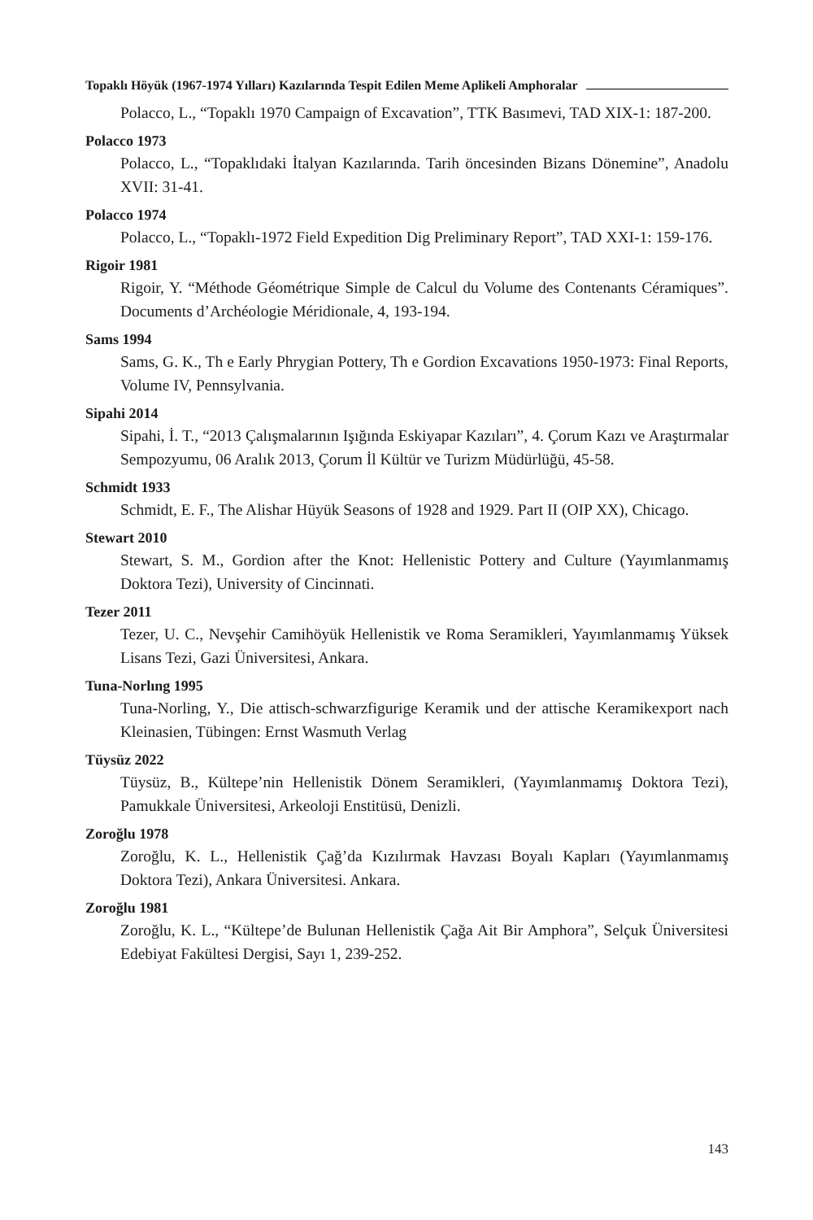Topaklı Höyük (1967-1974 Yılları) Kazılarında Tespit Edilen Meme Aplikeli Amphoralar
Polacco, L., “Topaklı 1970 Campaign of Excavation”, TTK Basımevi, TAD XIX-1: 187-200.
Polacco 1973
Polacco, L., “Topaklıdaki İtalyan Kazılarında. Tarih öncesinden Bizans Dönemine”, Anadolu XVII: 31-41.
Polacco 1974
Polacco, L., “Topaklı-1972 Field Expedition Dig Preliminary Report”, TAD XXI-1: 159-176.
Rigoir 1981
Rigoir, Y. “Méthode Géométrique Simple de Calcul du Volume des Contenants Céramiques”. Documents d’Archéologie Méridionale, 4, 193-194.
Sams 1994
Sams, G. K., Th e Early Phrygian Pottery, Th e Gordion Excavations 1950-1973: Final Reports, Volume IV, Pennsylvania.
Sipahi 2014
Sipahi, İ. T., “2013 Çalışmalarının Işığında Eskiyapar Kazıları”, 4. Çorum Kazı ve Araştırmalar Sempozyumu, 06 Aralık 2013, Çorum İl Kültür ve Turizm Müdürlüğü, 45-58.
Schmidt 1933
Schmidt, E. F., The Alishar Hüyük Seasons of 1928 and 1929. Part II (OIP XX), Chicago.
Stewart 2010
Stewart, S. M., Gordion after the Knot: Hellenistic Pottery and Culture (Yayımlanmamış Doktora Tezi), University of Cincinnati.
Tezer 2011
Tezer, U. C., Nevşehir Camihöyük Hellenistik ve Roma Seramikleri, Yayımlanmamış Yüksek Lisans Tezi, Gazi Üniversitesi, Ankara.
Tuna-Norlıng 1995
Tuna-Norling, Y., Die attisch-schwarzfigurige Keramik und der attische Keramikexport nach Kleinasien, Tübingen: Ernst Wasmuth Verlag
Tüysüz 2022
Tüysüz, B., Kültepe’nin Hellenistik Dönem Seramikleri, (Yayımlanmamış Doktora Tezi), Pamukkale Üniversitesi, Arkeoloji Enstitüsü, Denizli.
Zoroğlu 1978
Zoroğlu, K. L., Hellenistik Çağ’da Kızılırmak Havzası Boyalı Kapları (Yayımlanmamış Doktora Tezi), Ankara Üniversitesi. Ankara.
Zoroğlu 1981
Zoroğlu, K. L., “Kültepe’de Bulunan Hellenistik Çağa Ait Bir Amphora”, Selçuk Üniversitesi Edebiyat Fakültesi Dergisi, Sayı 1, 239-252.
143